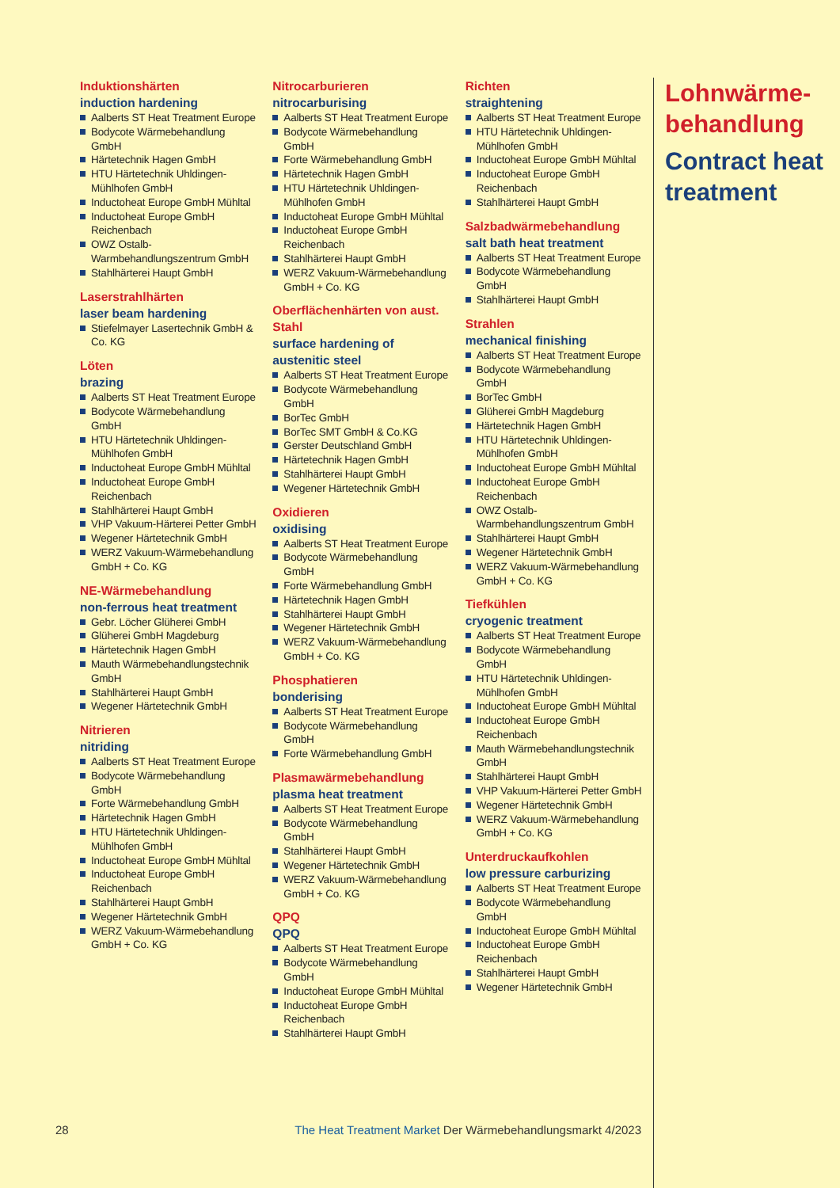Induktionshärten
induction hardening
Aalberts ST Heat Treatment Europe
Bodycote Wärmebehandlung GmbH
Härtetechnik Hagen GmbH
HTU Härtetechnik Uhldingen-Mühlhofen GmbH
Inductoheat Europe GmbH Mühltal
Inductoheat Europe GmbH Reichenbach
OWZ Ostalb-Warmbehandlungszentrum GmbH
Stahlhärterei Haupt GmbH
Laserstrahlhärten
laser beam hardening
Stiefelmayer Lasertechnik GmbH & Co. KG
Löten
brazing
Aalberts ST Heat Treatment Europe
Bodycote Wärmebehandlung GmbH
HTU Härtetechnik Uhldingen-Mühlhofen GmbH
Inductoheat Europe GmbH Mühltal
Inductoheat Europe GmbH Reichenbach
Stahlhärterei Haupt GmbH
VHP Vakuum-Härterei Petter GmbH
Wegener Härtetechnik GmbH
WERZ Vakuum-Wärmebehandlung GmbH + Co. KG
NE-Wärmebehandlung
non-ferrous heat treatment
Gebr. Löcher Glüherei GmbH
Glüherei GmbH Magdeburg
Härtetechnik Hagen GmbH
Mauth Wärmebehandlungstechnik GmbH
Stahlhärterei Haupt GmbH
Wegener Härtetechnik GmbH
Nitrieren
nitriding
Aalberts ST Heat Treatment Europe
Bodycote Wärmebehandlung GmbH
Forte Wärmebehandlung GmbH
Härtetechnik Hagen GmbH
HTU Härtetechnik Uhldingen-Mühlhofen GmbH
Inductoheat Europe GmbH Mühltal
Inductoheat Europe GmbH Reichenbach
Stahlhärterei Haupt GmbH
Wegener Härtetechnik GmbH
WERZ Vakuum-Wärmebehandlung GmbH + Co. KG
Nitrocarburieren
nitrocarburising
Aalberts ST Heat Treatment Europe
Bodycote Wärmebehandlung GmbH
Forte Wärmebehandlung GmbH
Härtetechnik Hagen GmbH
HTU Härtetechnik Uhldingen-Mühlhofen GmbH
Inductoheat Europe GmbH Mühltal
Inductoheat Europe GmbH Reichenbach
Stahlhärterei Haupt GmbH
WERZ Vakuum-Wärmebehandlung GmbH + Co. KG
Oberflächenhärten von aust. Stahl
surface hardening of austenitic steel
Aalberts ST Heat Treatment Europe
Bodycote Wärmebehandlung GmbH
BorTec GmbH
BorTec SMT GmbH & Co.KG
Gerster Deutschland GmbH
Härtetechnik Hagen GmbH
Stahlhärterei Haupt GmbH
Wegener Härtetechnik GmbH
Oxidieren
oxidising
Aalberts ST Heat Treatment Europe
Bodycote Wärmebehandlung GmbH
Forte Wärmebehandlung GmbH
Härtetechnik Hagen GmbH
Stahlhärterei Haupt GmbH
Wegener Härtetechnik GmbH
WERZ Vakuum-Wärmebehandlung GmbH + Co. KG
Phosphatieren
bonderising
Aalberts ST Heat Treatment Europe
Bodycote Wärmebehandlung GmbH
Forte Wärmebehandlung GmbH
Plasmawärmebehandlung
plasma heat treatment
Aalberts ST Heat Treatment Europe
Bodycote Wärmebehandlung GmbH
Stahlhärterei Haupt GmbH
Wegener Härtetechnik GmbH
WERZ Vakuum-Wärmebehandlung GmbH + Co. KG
QPQ
QPQ
Aalberts ST Heat Treatment Europe
Bodycote Wärmebehandlung GmbH
Inductoheat Europe GmbH Mühltal
Inductoheat Europe GmbH Reichenbach
Stahlhärterei Haupt GmbH
Richten
straightening
Aalberts ST Heat Treatment Europe
HTU Härtetechnik Uhldingen-Mühlhofen GmbH
Inductoheat Europe GmbH Mühltal
Inductoheat Europe GmbH Reichenbach
Stahlhärterei Haupt GmbH
Salzbadwärmebehandlung
salt bath heat treatment
Aalberts ST Heat Treatment Europe
Bodycote Wärmebehandlung GmbH
Stahlhärterei Haupt GmbH
Strahlen
mechanical finishing
Aalberts ST Heat Treatment Europe
Bodycote Wärmebehandlung GmbH
BorTec GmbH
Glüherei GmbH Magdeburg
Härtetechnik Hagen GmbH
HTU Härtetechnik Uhldingen-Mühlhofen GmbH
Inductoheat Europe GmbH Mühltal
Inductoheat Europe GmbH Reichenbach
OWZ Ostalb-Warmbehandlungszentrum GmbH
Stahlhärterei Haupt GmbH
Wegener Härtetechnik GmbH
WERZ Vakuum-Wärmebehandlung GmbH + Co. KG
Tiefkühlen
cryogenic treatment
Aalberts ST Heat Treatment Europe
Bodycote Wärmebehandlung GmbH
HTU Härtetechnik Uhldingen-Mühlhofen GmbH
Inductoheat Europe GmbH Mühltal
Inductoheat Europe GmbH Reichenbach
Mauth Wärmebehandlungstechnik GmbH
Stahlhärterei Haupt GmbH
VHP Vakuum-Härterei Petter GmbH
Wegener Härtetechnik GmbH
WERZ Vakuum-Wärmebehandlung GmbH + Co. KG
Unterdruckaufkohlen
low pressure carburizing
Aalberts ST Heat Treatment Europe
Bodycote Wärmebehandlung GmbH
Inductoheat Europe GmbH Mühltal
Inductoheat Europe GmbH Reichenbach
Stahlhärterei Haupt GmbH
Wegener Härtetechnik GmbH
Lohnwärme-
behandlung
Contract heat
treatment
28 The Heat Treatment Market Der Wärmebehandlungsmarkt 4/2023